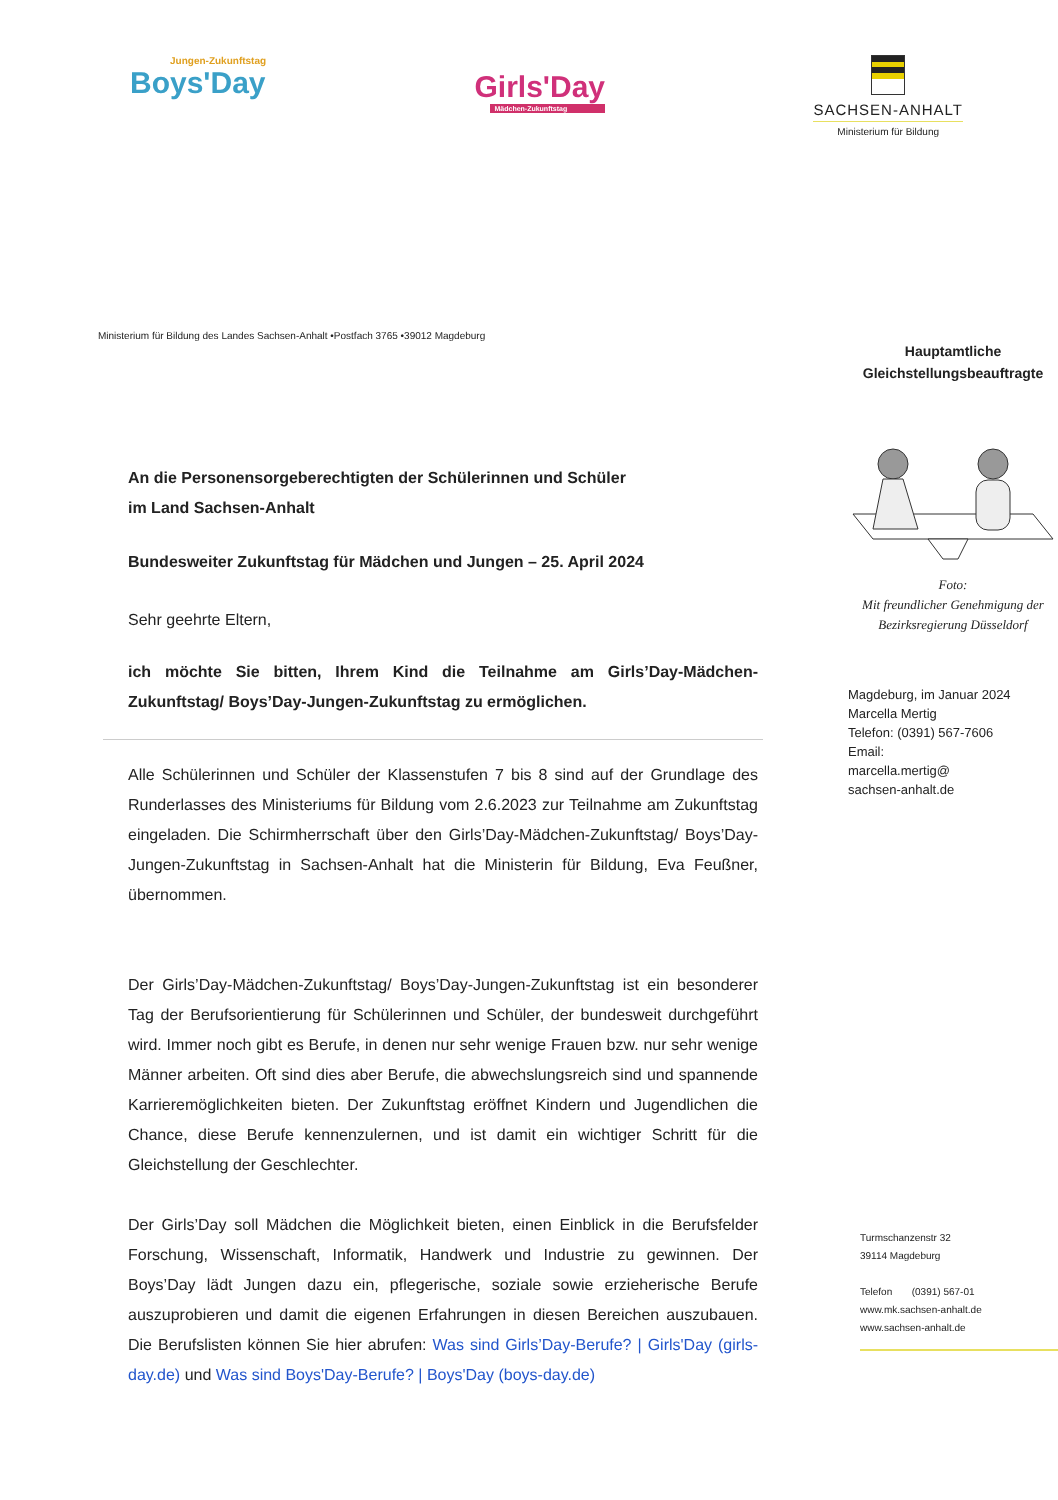Jungen-Zukunftstag
Boys'Day
Girls'Day
Mädchen-Zukunftstag
SACHSEN-ANHALT
Ministerium für Bildung
Ministerium für Bildung des Landes Sachsen-Anhalt •Postfach 3765 •39012 Magdeburg
An die Personensorgeberechtigten der Schülerinnen und Schüler
im Land Sachsen-Anhalt
Bundesweiter Zukunftstag für Mädchen und Jungen – 25. April 2024
Sehr geehrte Eltern,
ich möchte Sie bitten, Ihrem Kind die Teilnahme am Girls’Day-Mädchen-Zukunftstag/ Boys’Day-Jungen-Zukunftstag zu ermöglichen.
Alle Schülerinnen und Schüler der Klassenstufen 7 bis 8 sind auf der Grundlage des Runderlasses des Ministeriums für Bildung vom 2.6.2023 zur Teilnahme am Zukunftstag eingeladen. Die Schirmherrschaft über den Girls’Day-Mädchen-Zukunftstag/ Boys’Day-Jungen-Zukunftstag in Sachsen-Anhalt hat die Ministerin für Bildung, Eva Feußner, übernommen.
Der Girls’Day-Mädchen-Zukunftstag/ Boys’Day-Jungen-Zukunftstag ist ein besonderer Tag der Berufsorientierung für Schülerinnen und Schüler, der bundesweit durchgeführt wird. Immer noch gibt es Berufe, in denen nur sehr wenige Frauen bzw. nur sehr wenige Männer arbeiten. Oft sind dies aber Berufe, die abwechslungsreich sind und spannende Karrieremöglichkeiten bieten. Der Zukunftstag eröffnet Kindern und Jugendlichen die Chance, diese Berufe kennenzulernen, und ist damit ein wichtiger Schritt für die Gleichstellung der Geschlechter.
Der Girls’Day soll Mädchen die Möglichkeit bieten, einen Einblick in die Berufsfelder Forschung, Wissenschaft, Informatik, Handwerk und Industrie zu gewinnen. Der Boys’Day lädt Jungen dazu ein, pflegerische, soziale sowie erzieherische Berufe auszuprobieren und damit die eigenen Erfahrungen in diesen Bereichen auszubauen. Die Berufslisten können Sie hier abrufen: Was sind Girls’Day-Berufe? | Girls'Day (girls-day.de) und Was sind Boys'Day-Berufe? | Boys'Day (boys-day.de)
Hauptamtliche
Gleichstellungsbeauftragte
Foto:
Mit freundlicher Genehmigung der
Bezirksregierung Düsseldorf
Magdeburg, im Januar 2024
Marcella Mertig
Telefon: (0391) 567-7606
Email:
marcella.mertig@
sachsen-anhalt.de
Turmschanzenstr 32
39114 Magdeburg
Telefon (0391) 567-01
www.mk.sachsen-anhalt.de
www.sachsen-anhalt.de